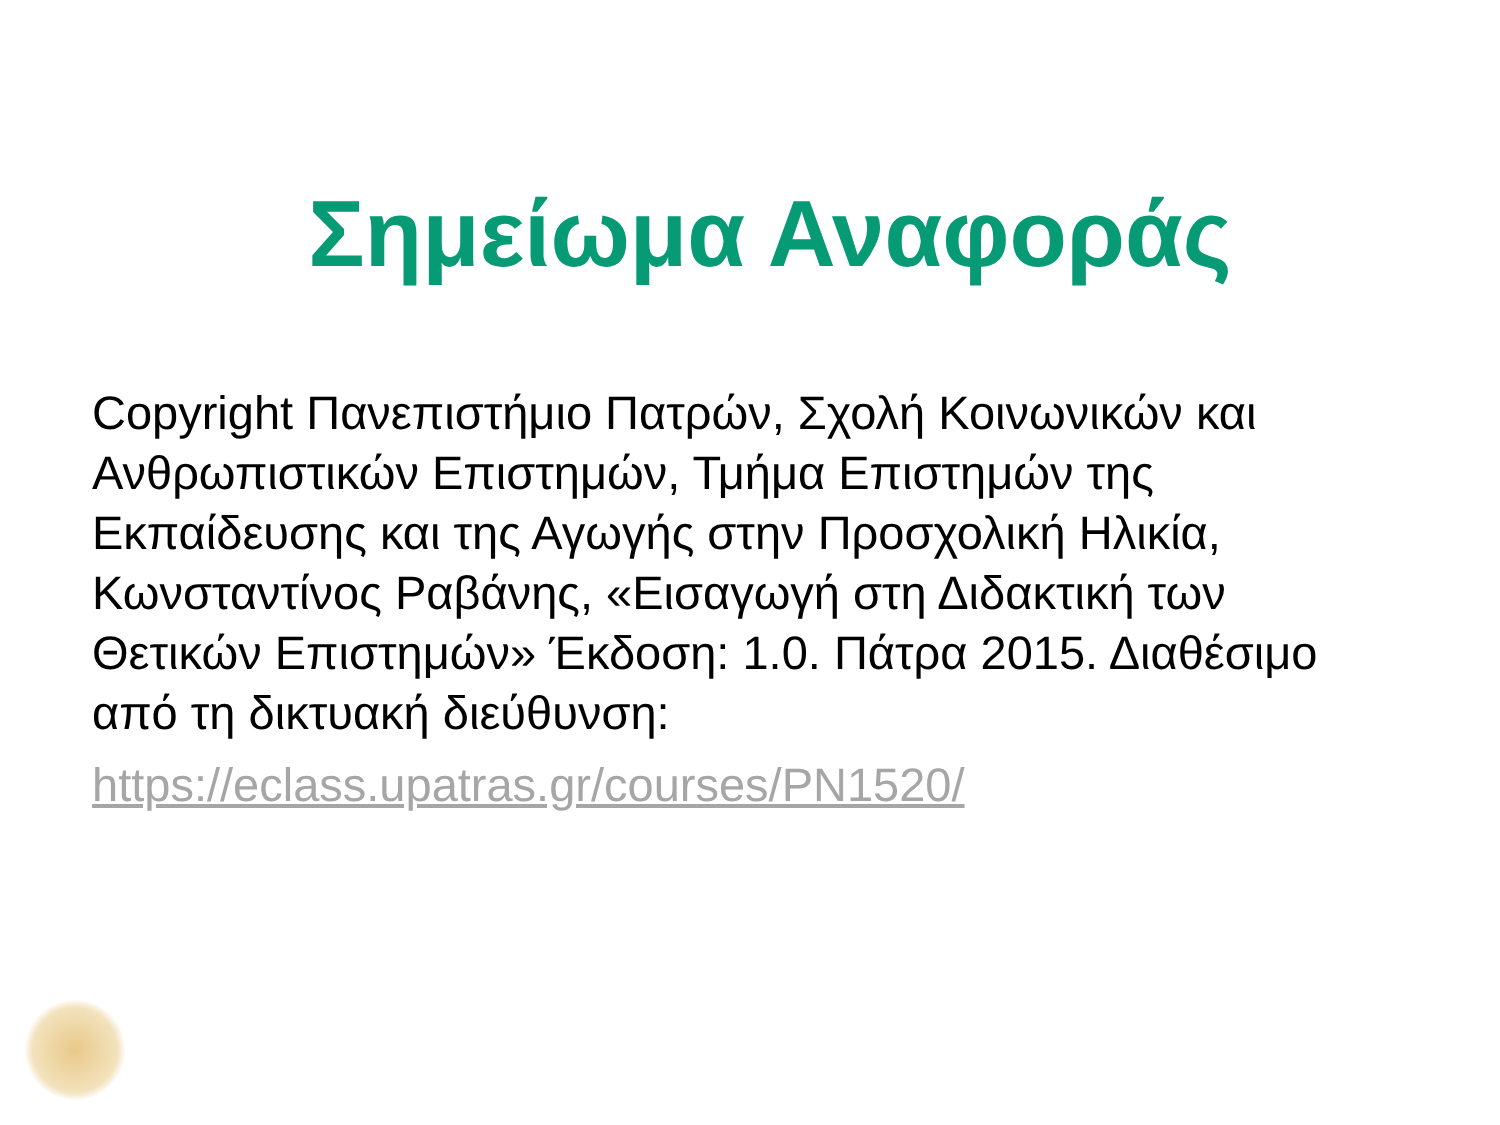Σημείωμα Αναφοράς
Copyright Πανεπιστήμιο Πατρών, Σχολή Κοινωνικών και Ανθρωπιστικών Επιστημών, Τμήμα Επιστημών της Εκπαίδευσης και της Αγωγής στην Προσχολική Ηλικία, Κωνσταντίνος Ραβάνης, «Εισαγωγή στη Διδακτική των Θετικών Επιστημών» Έκδοση: 1.0. Πάτρα 2015. Διαθέσιμο από τη δικτυακή διεύθυνση:
https://eclass.upatras.gr/courses/PN1520/